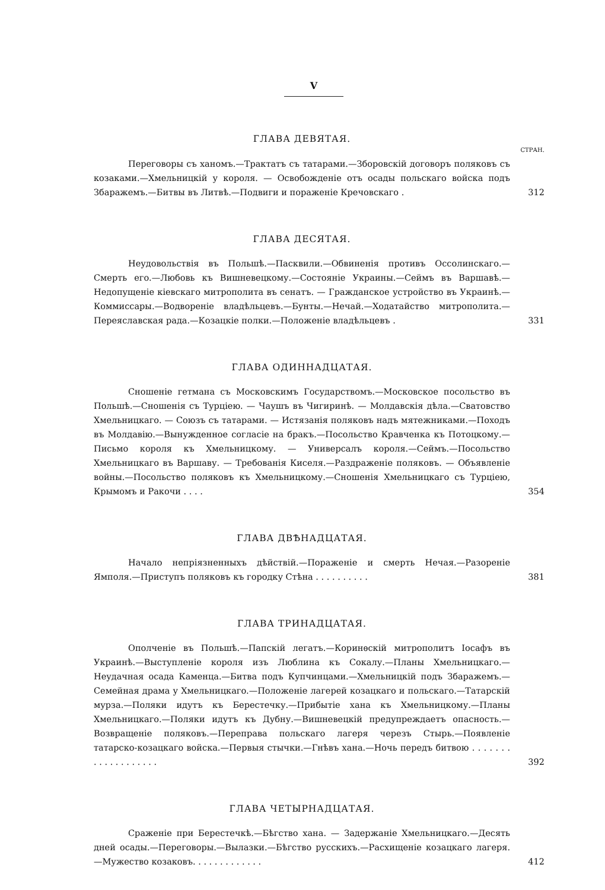V
ГЛАВА ДЕВЯТАЯ.
СТРАН.
Переговоры съ ханомъ.—Трактатъ съ татарами.—Зборовскій договоръ поляковъ съ козаками.—Хмельницкій у короля. — Освобожденіе отъ осады польскаго войска подъ Збаражемъ.—Битвы въ Литвѣ.—Подвиги и пораженіе Кречовскаго .
312
ГЛАВА ДЕСЯТАЯ.
Неудовольствія въ Польшѣ.—Пасквили.—Обвиненія противъ Оссолинскаго.—Смерть его.—Любовь къ Вишневецкому.—Состояніе Украины.—Сеймъ въ Варшавѣ.—Недопущеніе кіевскаго митрополита въ сенатъ. — Гражданское устройство въ Украинѣ.—Коммиссары.—Водвореніе владѣльцевъ.—Бунты.—Нечай.—Ходатайство митрополита.—Переяславская рада.—Козацкіе полки.—Положеніе владѣльцевъ .
331
ГЛАВА ОДИННАДЦАТАЯ.
Сношеніе гетмана съ Московскимъ Государствомъ.—Московское посольство въ Польшѣ.—Сношенія съ Турціею. — Чаушъ въ Чигиринѣ. — Молдавскія дѣла.—Сватовство Хмельницкаго. — Союзъ съ татарами. — Истязанія поляковъ надъ мятежниками.—Походъ въ Молдавію.—Вынужденное согласіе на бракъ.—Посольство Кравченка къ Потоцкому.—Письмо короля къ Хмельницкому. — Универсалъ короля.—Сеймъ.—Посольство Хмельницкаго въ Варшаву. — Требованія Киселя.—Раздраженіе поляковъ. — Объявленіе войны.—Посольство поляковъ къ Хмельницкому.—Сношенія Хмельницкаго съ Турціею, Крымомъ и Ракочи . . . .
354
ГЛАВА ДВѢНАДЦАТАЯ.
Начало непріязненныхъ дѣйствій.—Пораженіе и смерть Нечая.—Разореніе Ямполя.—Приступъ поляковъ къ городку Стѣна . . . . . . . . . .
381
ГЛАВА ТРИНАДЦАТАЯ.
Ополченіе въ Польшѣ.—Папскій легатъ.—Коринѳскій митрополитъ Іосафъ въ Украинѣ.—Выступленіе короля изъ Люблина къ Сокалу.—Планы Хмельницкаго.—Неудачная осада Каменца.—Битва подъ Купчинцами.—Хмельницкій подъ Збаражемъ.—Семейная драма у Хмельницкаго.—Положеніе лагерей козацкаго и польскаго.—Татарскій мурза.—Поляки идутъ къ Берестечку.—Прибытіе хана къ Хмельницкому.—Планы Хмельницкаго.—Поляки идутъ къ Дубну.—Вишневецкій предупреждаетъ опасность.—Возвращеніе поляковъ.—Переправа польскаго лагеря черезъ Стырь.—Появленіе татарско-козацкаго войска.—Первыя стычки.—Гнѣвъ хана.—Ночь передъ битвою . . . . . . . . . . . . . . . . . . .
392
ГЛАВА ЧЕТЫРНАДЦАТАЯ.
Сраженіе при Берестечкѣ.—Бѣгство хана. — Задержаніе Хмельницкаго.—Десять дней осады.—Переговоры.—Вылазки.—Бѣгство русскихъ.—Расхищеніе козацкаго лагеря.—Мужество козаковъ. . . . . . . . . . . . .
412